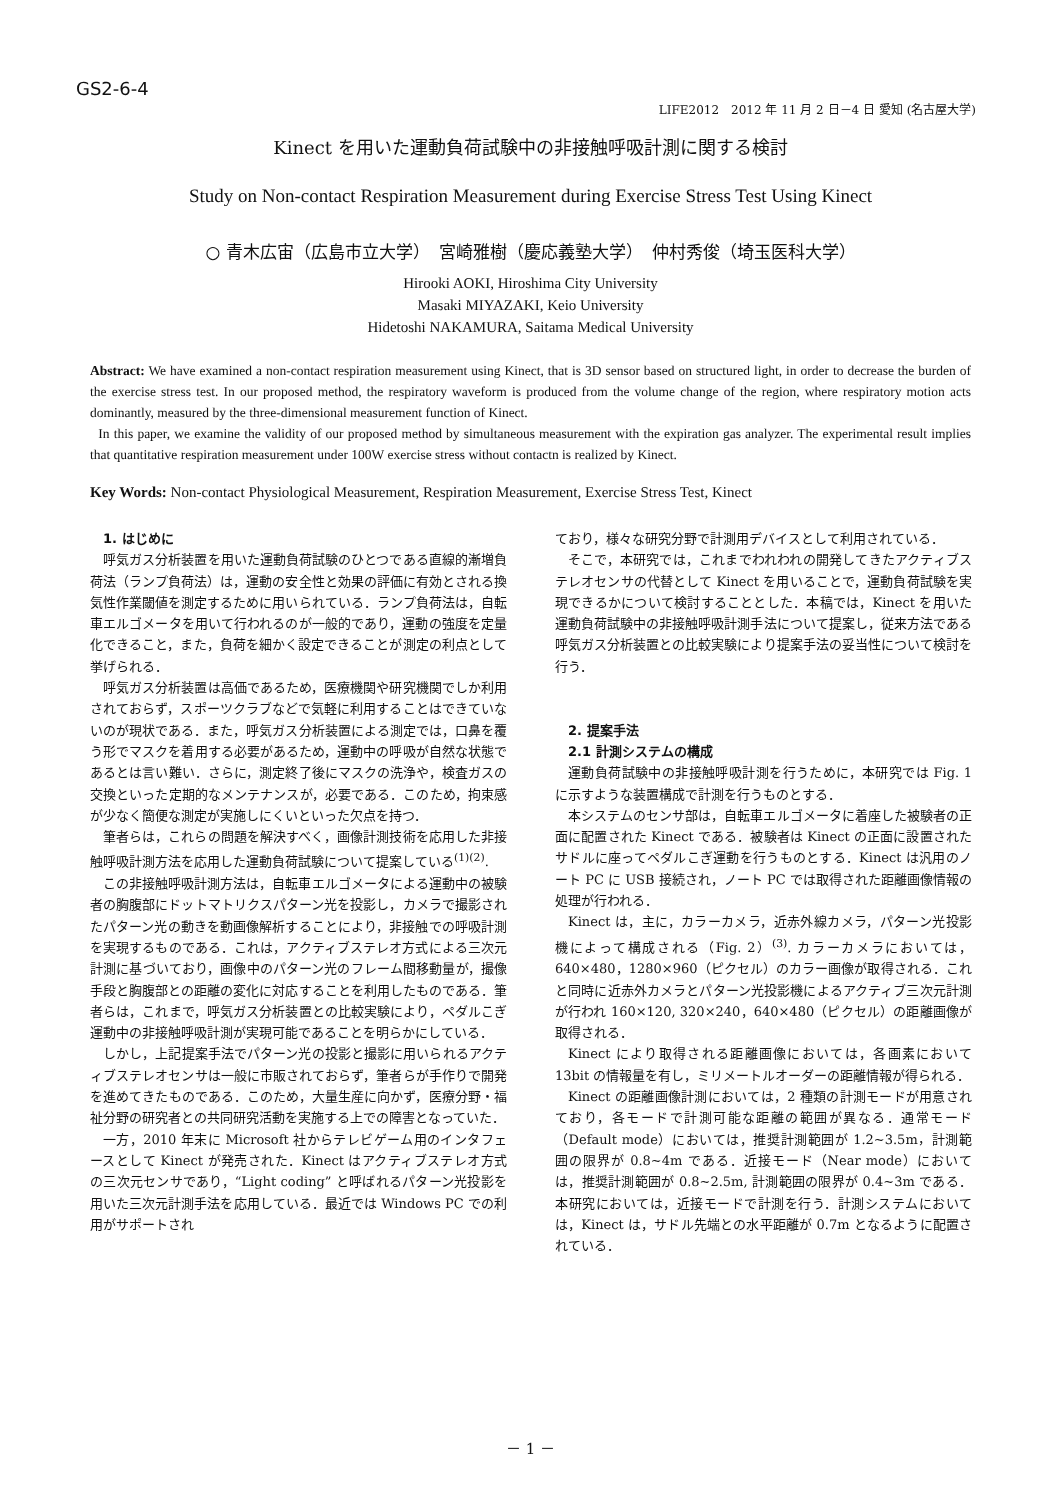GS2-6-4
LIFE2012　2012 年 11 月 2 日－4 日 愛知 (名古屋大学)
Kinect を用いた運動負荷試験中の非接触呼吸計測に関する検討
Study on Non-contact Respiration Measurement during Exercise Stress Test Using Kinect
○ 青木広宙（広島市立大学）　宮崎雅樹（慶応義塾大学）　仲村秀俊（埼玉医科大学）
Hirooki AOKI, Hiroshima City University
Masaki MIYAZAKI, Keio University
Hidetoshi NAKAMURA, Saitama Medical University
Abstract: We have examined a non-contact respiration measurement using Kinect, that is 3D sensor based on structured light, in order to decrease the burden of the exercise stress test. In our proposed method, the respiratory waveform is produced from the volume change of the region, where respiratory motion acts dominantly, measured by the three-dimensional measurement function of Kinect.
In this paper, we examine the validity of our proposed method by simultaneous measurement with the expiration gas analyzer. The experimental result implies that quantitative respiration measurement under 100W exercise stress without contactn is realized by Kinect.
Key Words: Non-contact Physiological Measurement, Respiration Measurement, Exercise Stress Test, Kinect
1. はじめに
呼気ガス分析装置を用いた運動負荷試験のひとつである直線的漸増負荷法（ランプ負荷法）は，運動の安全性と効果の評価に有効とされる換気性作業閾値を測定するために用いられている．ランプ負荷法は，自転車エルゴメータを用いて行われるのが一般的であり，運動の強度を定量化できること，また，負荷を細かく設定できることが測定の利点として挙げられる．
呼気ガス分析装置は高価であるため，医療機関や研究機関でしか利用されておらず，スポーツクラブなどで気軽に利用することはできていないのが現状である．また，呼気ガス分析装置による測定では，口鼻を覆う形でマスクを着用する必要があるため，運動中の呼吸が自然な状態であるとは言い難い．さらに，測定終了後にマスクの洗浄や，検査ガスの交換といった定期的なメンテナンスが，必要である．このため，拘束感が少なく簡便な測定が実施しにくいといった欠点を持つ．
筆者らは，これらの問題を解決すべく，画像計測技術を応用した非接触呼吸計測方法を応用した運動負荷試験について提案している<sup>(1)(2)</sup>.
この非接触呼吸計測方法は，自転車エルゴメータによる運動中の被験者の胸腹部にドットマトリクスパターン光を投影し，カメラで撮影されたパターン光の動きを動画像解析することにより，非接触での呼吸計測を実現するものである．これは，アクティブステレオ方式による三次元計測に基づいており，画像中のパターン光のフレーム間移動量が，撮像手段と胸腹部との距離の変化に対応することを利用したものである．筆者らは，これまで，呼気ガス分析装置との比較実験により，ペダルこぎ運動中の非接触呼吸計測が実現可能であることを明らかにしている．
しかし，上記提案手法でパターン光の投影と撮影に用いられるアクティブステレオセンサは一般に市販されておらず，筆者らが手作りで開発を進めてきたものである．このため，大量生産に向かず，医療分野・福祉分野の研究者との共同研究活動を実施する上での障害となっていた．
一方，2010 年末に Microsoft 社からテレビゲーム用のインタフェースとして Kinect が発売された．Kinect はアクティブステレオ方式の三次元センサであり，“Light coding” と呼ばれるパターン光投影を用いた三次元計測手法を応用している．最近では Windows PC での利用がサポートされ
ており，様々な研究分野で計測用デバイスとして利用されている．
そこで，本研究では，これまでわれわれの開発してきたアクティブステレオセンサの代替として Kinect を用いることで，運動負荷試験を実現できるかについて検討することとした．本稿では，Kinect を用いた運動負荷試験中の非接触呼吸計測手法について提案し，従来方法である呼気ガス分析装置との比較実験により提案手法の妥当性について検討を行う．
2. 提案手法
2.1 計測システムの構成
運動負荷試験中の非接触呼吸計測を行うために，本研究では Fig. 1 に示すような装置構成で計測を行うものとする．
本システムのセンサ部は，自転車エルゴメータに着座した被験者の正面に配置された Kinect である．被験者は Kinect の正面に設置されたサドルに座ってペダルこぎ運動を行うものとする．Kinect は汎用のノート PC に USB 接続され，ノート PC では取得された距離画像情報の処理が行われる．
Kinect は，主に，カラーカメラ，近赤外線カメラ，パターン光投影機によって構成される（Fig. 2）<sup>(3)</sup>. カラーカメラにおいては，640×480，1280×960（ピクセル）のカラー画像が取得される．これと同時に近赤外カメラとパターン光投影機によるアクティブ三次元計測が行われ 160×120, 320×240，640×480（ピクセル）の距離画像が取得される．
Kinect により取得される距離画像においては，各画素において 13bit の情報量を有し，ミリメートルオーダーの距離情報が得られる．
Kinect の距離画像計測においては，2 種類の計測モードが用意されており，各モードで計測可能な距離の範囲が異なる．通常モード（Default mode）においては，推奨計測範囲が 1.2~3.5m，計測範囲の限界が 0.8~4m である．近接モード（Near mode）においては，推奨計測範囲が 0.8~2.5m, 計測範囲の限界が 0.4~3m である．本研究においては，近接モードで計測を行う．計測システムにおいては，Kinect は，サドル先端との水平距離が 0.7m となるように配置されている．
－ 1 －